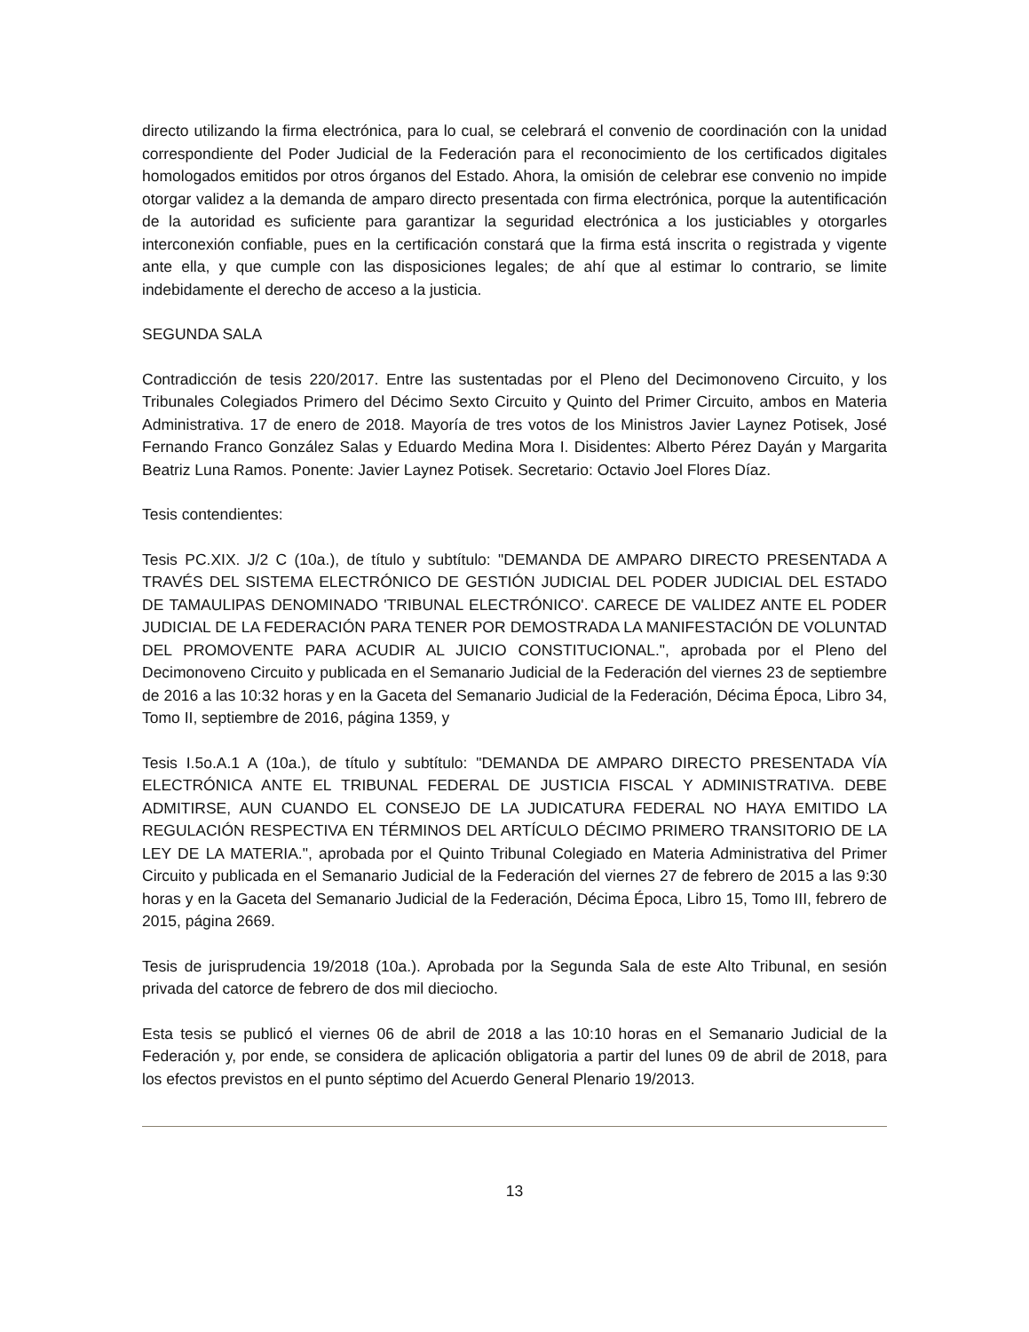directo utilizando la firma electrónica, para lo cual, se celebrará el convenio de coordinación con la unidad correspondiente del Poder Judicial de la Federación para el reconocimiento de los certificados digitales homologados emitidos por otros órganos del Estado. Ahora, la omisión de celebrar ese convenio no impide otorgar validez a la demanda de amparo directo presentada con firma electrónica, porque la autentificación de la autoridad es suficiente para garantizar la seguridad electrónica a los justiciables y otorgarles interconexión confiable, pues en la certificación constará que la firma está inscrita o registrada y vigente ante ella, y que cumple con las disposiciones legales; de ahí que al estimar lo contrario, se limite indebidamente el derecho de acceso a la justicia.
SEGUNDA SALA
Contradicción de tesis 220/2017. Entre las sustentadas por el Pleno del Decimonoveno Circuito, y los Tribunales Colegiados Primero del Décimo Sexto Circuito y Quinto del Primer Circuito, ambos en Materia Administrativa. 17 de enero de 2018. Mayoría de tres votos de los Ministros Javier Laynez Potisek, José Fernando Franco González Salas y Eduardo Medina Mora I. Disidentes: Alberto Pérez Dayán y Margarita Beatriz Luna Ramos. Ponente: Javier Laynez Potisek. Secretario: Octavio Joel Flores Díaz.
Tesis contendientes:
Tesis PC.XIX. J/2 C (10a.), de título y subtítulo: "DEMANDA DE AMPARO DIRECTO PRESENTADA A TRAVÉS DEL SISTEMA ELECTRÓNICO DE GESTIÓN JUDICIAL DEL PODER JUDICIAL DEL ESTADO DE TAMAULIPAS DENOMINADO 'TRIBUNAL ELECTRÓNICO'. CARECE DE VALIDEZ ANTE EL PODER JUDICIAL DE LA FEDERACIÓN PARA TENER POR DEMOSTRADA LA MANIFESTACIÓN DE VOLUNTAD DEL PROMOVENTE PARA ACUDIR AL JUICIO CONSTITUCIONAL.", aprobada por el Pleno del Decimonoveno Circuito y publicada en el Semanario Judicial de la Federación del viernes 23 de septiembre de 2016 a las 10:32 horas y en la Gaceta del Semanario Judicial de la Federación, Décima Época, Libro 34, Tomo II, septiembre de 2016, página 1359, y
Tesis I.5o.A.1 A (10a.), de título y subtítulo: "DEMANDA DE AMPARO DIRECTO PRESENTADA VÍA ELECTRÓNICA ANTE EL TRIBUNAL FEDERAL DE JUSTICIA FISCAL Y ADMINISTRATIVA. DEBE ADMITIRSE, AUN CUANDO EL CONSEJO DE LA JUDICATURA FEDERAL NO HAYA EMITIDO LA REGULACIÓN RESPECTIVA EN TÉRMINOS DEL ARTÍCULO DÉCIMO PRIMERO TRANSITORIO DE LA LEY DE LA MATERIA.", aprobada por el Quinto Tribunal Colegiado en Materia Administrativa del Primer Circuito y publicada en el Semanario Judicial de la Federación del viernes 27 de febrero de 2015 a las 9:30 horas y en la Gaceta del Semanario Judicial de la Federación, Décima Época, Libro 15, Tomo III, febrero de 2015, página 2669.
Tesis de jurisprudencia 19/2018 (10a.). Aprobada por la Segunda Sala de este Alto Tribunal, en sesión privada del catorce de febrero de dos mil dieciocho.
Esta tesis se publicó el viernes 06 de abril de 2018 a las 10:10 horas en el Semanario Judicial de la Federación y, por ende, se considera de aplicación obligatoria a partir del lunes 09 de abril de 2018, para los efectos previstos en el punto séptimo del Acuerdo General Plenario 19/2013.
13